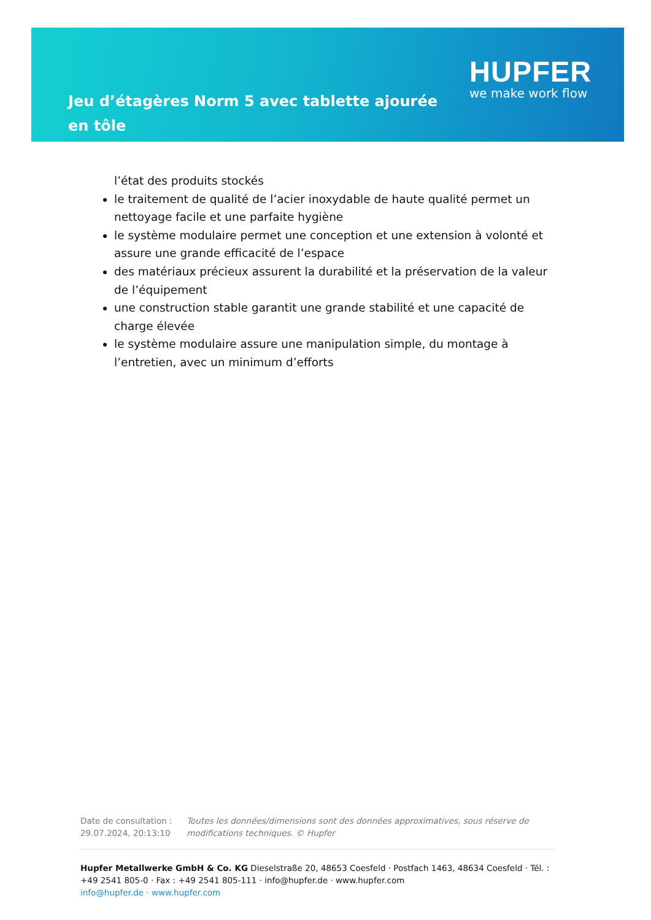Jeu d’étagères Norm 5 avec tablette ajourée en tôle
HUPFER
we make work flow
l’état des produits stockés
le traitement de qualité de l’acier inoxydable de haute qualité permet un nettoyage facile et une parfaite hygiène
le système modulaire permet une conception et une extension à volonté et assure une grande efficacité de l’espace
des matériaux précieux assurent la durabilité et la préservation de la valeur de l’équipement
une construction stable garantit une grande stabilité et une capacité de charge élevée
le système modulaire assure une manipulation simple, du montage à l’entretien, avec un minimum d’efforts
Date de consultation : 29.07.2024, 20:13:10
Toutes les données/dimensions sont des données approximatives, sous réserve de modifications techniques. © Hupfer
Hupfer Metallwerke GmbH & Co. KG Dieselstraße 20, 48653 Coesfeld · Postfach 1463, 48634 Coesfeld · Tél. : +49 2541 805-0 · Fax : +49 2541 805-111 · info@hupfer.de · www.hupfer.com
info@hupfer.de · www.hupfer.com